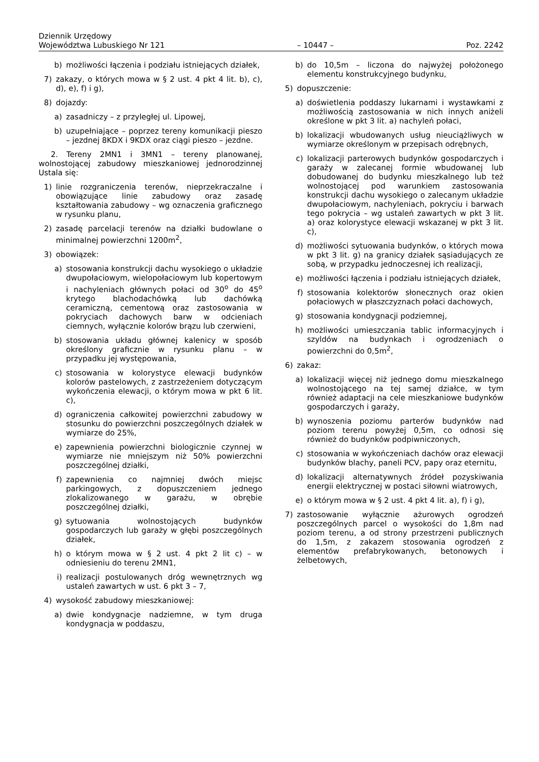Dziennik Urzędowy
Województwa Lubuskiego Nr 121 – 10447 – Poz. 2242
b) możliwości łączenia i podziału istniejących działek,
7) zakazy, o których mowa w § 2 ust. 4 pkt 4 lit. b), c), d), e), f) i g),
8) dojazdy:
a) zasadniczy – z przyległej ul. Lipowej,
b) uzupełniające – poprzez tereny komunikacji pieszo – jezdnej 8KDX i 9KDX oraz ciągi pieszo – jezdne.
2. Tereny 2MN1 i 3MN1 – tereny planowanej, wolnostojącej zabudowy mieszkaniowej jednorodzinnej Ustala się:
1) linie rozgraniczenia terenów, nieprzekraczalne i obowiązujące linie zabudowy oraz zasadę kształtowania zabudowy – wg oznaczenia graficznego w rysunku planu,
2) zasadę parcelacji terenów na działki budowlane o minimalnej powierzchni 1200m<sup>2</sup>,
3) obowiązek:
a) stosowania konstrukcji dachu wysokiego o układzie dwupołaciowym, wielopołaciowym lub kopertowym i nachyleniach głównych połaci od 30<sup>o</sup> do 45<sup>o</sup> krytego blachodachówką lub dachówką ceramiczną, cementową oraz zastosowania w pokryciach dachowych barw w odcieniach ciemnych, wyłącznie kolorów brązu lub czerwieni,
b) stosowania układu głównej kalenicy w sposób określony graficznie w rysunku planu – w przypadku jej występowania,
c) stosowania w kolorystyce elewacji budynków kolorów pastelowych, z zastrzeżeniem dotyczącym wykończenia elewacji, o którym mowa w pkt 6 lit. c),
d) ograniczenia całkowitej powierzchni zabudowy w stosunku do powierzchni poszczególnych działek w wymiarze do 25%,
e) zapewnienia powierzchni biologicznie czynnej w wymiarze nie mniejszym niż 50% powierzchni poszczególnej działki,
f) zapewnienia co najmniej dwóch miejsc parkingowych, z dopuszczeniem jednego zlokalizowanego w garażu, w obrębie poszczególnej działki,
g) sytuowania wolnostojących budynków gospodarczych lub garaży w głębi poszczególnych działek,
h) o którym mowa w § 2 ust. 4 pkt 2 lit c) – w odniesieniu do terenu 2MN1,
i) realizacji postulowanych dróg wewnętrznych wg ustaleń zawartych w ust. 6 pkt 3 – 7,
4) wysokość zabudowy mieszkaniowej:
a) dwie kondygnacje nadziemne, w tym druga kondygnacja w poddaszu,
b) do 10,5m – liczona do najwyżej położonego elementu konstrukcyjnego budynku,
5) dopuszczenie:
a) doświetlenia poddaszy lukarnami i wystawkami z możliwością zastosowania w nich innych aniżeli określone w pkt 3 lit. a) nachyleń połaci,
b) lokalizacji wbudowanych usług nieuciążliwych w wymiarze określonym w przepisach odrębnych,
c) lokalizacji parterowych budynków gospodarczych i garaży w zalecanej formie wbudowanej lub dobudowanej do budynku mieszkalnego lub też wolnostojącej pod warunkiem zastosowania konstrukcji dachu wysokiego o zalecanym układzie dwupołaciowym, nachyleniach, pokryciu i barwach tego pokrycia – wg ustaleń zawartych w pkt 3 lit. a) oraz kolorystyce elewacji wskazanej w pkt 3 lit. c),
d) możliwości sytuowania budynków, o których mowa w pkt 3 lit. g) na granicy działek sąsiadujących ze sobą, w przypadku jednoczesnej ich realizacji,
e) możliwości łączenia i podziału istniejących działek,
f) stosowania kolektorów słonecznych oraz okien połaciowych w płaszczyznach połaci dachowych,
g) stosowania kondygnacji podziemnej,
h) możliwości umieszczania tablic informacyjnych i szyldów na budynkach i ogrodzeniach o powierzchni do 0,5m<sup>2</sup>,
6) zakaz:
a) lokalizacji więcej niż jednego domu mieszkalnego wolnostojącego na tej samej działce, w tym również adaptacji na cele mieszkaniowe budynków gospodarczych i garaży,
b) wynoszenia poziomu parterów budynków nad poziom terenu powyżej 0,5m, co odnosi się również do budynków podpiwniczonych,
c) stosowania w wykończeniach dachów oraz elewacji budynków blachy, paneli PCV, papy oraz eternitu,
d) lokalizacji alternatywnych źródeł pozyskiwania energii elektrycznej w postaci siłowni wiatrowych,
e) o którym mowa w § 2 ust. 4 pkt 4 lit. a), f) i g),
7) zastosowanie wyłącznie ażurowych ogrodzeń poszczególnych parcel o wysokości do 1,8m nad poziom terenu, a od strony przestrzeni publicznych do 1,5m, z zakazem stosowania ogrodzeń z elementów prefabrykowanych, betonowych i żelbetowych,